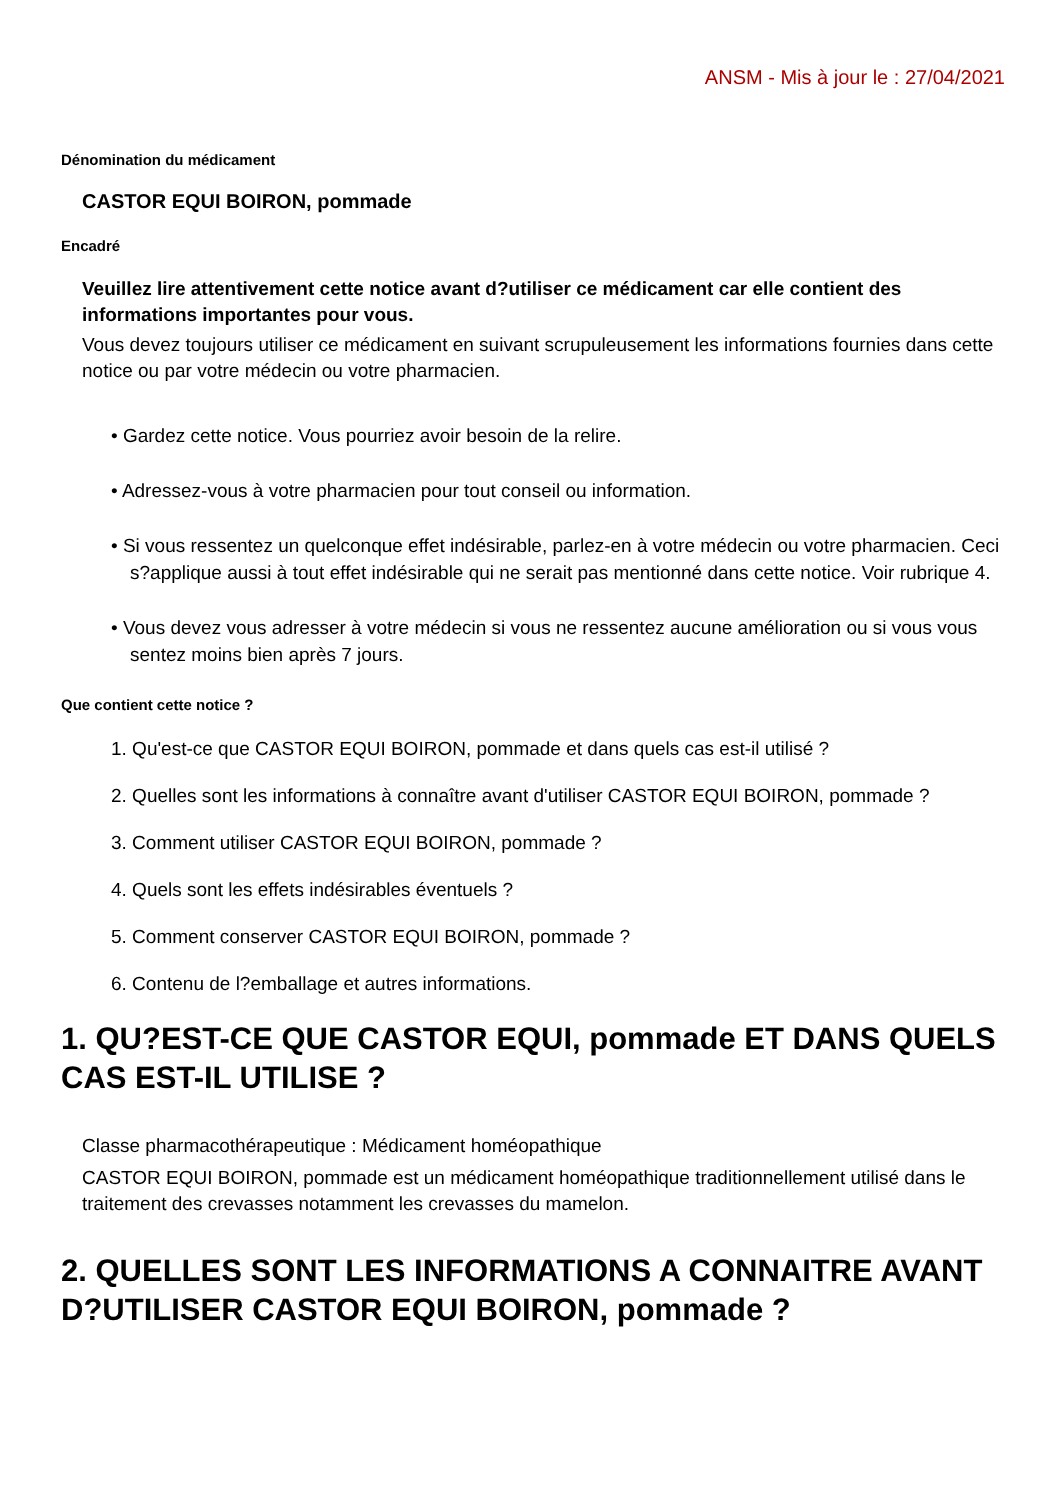ANSM - Mis à jour le : 27/04/2021
Dénomination du médicament
CASTOR EQUI BOIRON, pommade
Encadré
Veuillez lire attentivement cette notice avant d?utiliser ce médicament car elle contient des informations importantes pour vous.
Vous devez toujours utiliser ce médicament en suivant scrupuleusement les informations fournies dans cette notice ou par votre médecin ou votre pharmacien.
• Gardez cette notice. Vous pourriez avoir besoin de la relire.
• Adressez-vous à votre pharmacien pour tout conseil ou information.
• Si vous ressentez un quelconque effet indésirable, parlez-en à votre médecin ou votre pharmacien. Ceci s?applique aussi à tout effet indésirable qui ne serait pas mentionné dans cette notice. Voir rubrique 4.
• Vous devez vous adresser à votre médecin si vous ne ressentez aucune amélioration ou si vous vous sentez moins bien après 7 jours.
Que contient cette notice ?
1. Qu'est-ce que CASTOR EQUI BOIRON, pommade et dans quels cas est-il utilisé ?
2. Quelles sont les informations à connaître avant d'utiliser CASTOR EQUI BOIRON, pommade ?
3. Comment utiliser CASTOR EQUI BOIRON, pommade ?
4. Quels sont les effets indésirables éventuels ?
5. Comment conserver CASTOR EQUI BOIRON, pommade ?
6. Contenu de l?emballage et autres informations.
1. QU?EST-CE QUE CASTOR EQUI, pommade ET DANS QUELS CAS EST-IL UTILISE ?
Classe pharmacothérapeutique : Médicament homéopathique
CASTOR EQUI BOIRON, pommade est un médicament homéopathique traditionnellement utilisé dans le traitement des crevasses notamment les crevasses du mamelon.
2. QUELLES SONT LES INFORMATIONS A CONNAITRE AVANT D?UTILISER CASTOR EQUI BOIRON, pommade ?